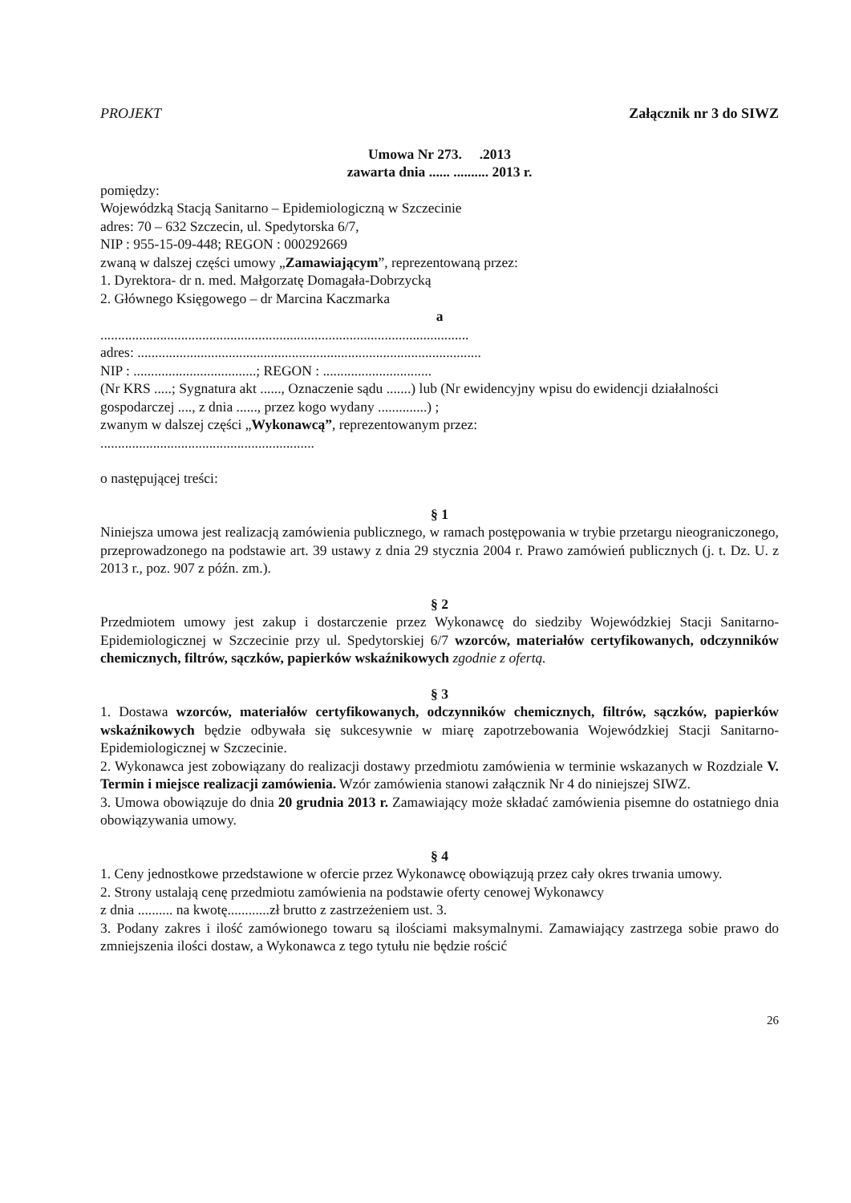PROJEKT Załącznik nr 3 do SIWZ
Umowa Nr 273. .2013
zawarta dnia ...... .......... 2013 r.
pomiędzy:
Wojewódzką Stacją Sanitarno – Epidemiologiczną w Szczecinie
adres: 70 – 632 Szczecin, ul. Spedytorska 6/7,
NIP : 955-15-09-448; REGON : 000292669
zwaną w dalszej części umowy „Zamawiającym”, reprezentowaną przez:
1. Dyrektora- dr n. med. Małgorzatę Domagała-Dobrzycką
2. Głównego Księgowego – dr Marcina Kaczmarka
a
.........................................................................................................
adres: ..................................................................................................
NIP : ...................................; REGON : ...............................
(Nr KRS .....; Sygnatura akt ......, Oznaczenie sądu .......) lub (Nr ewidencyjny wpisu do ewidencji działalności gospodarczej ...., z dnia ......, przez kogo wydany ..............) ;
zwanym w dalszej części „Wykonawcą”, reprezentowanym przez:
.............................................................
o następującej treści:
§ 1
Niniejsza umowa jest realizacją zamówienia publicznego, w ramach postępowania w trybie przetargu nieograniczonego, przeprowadzonego na podstawie art. 39 ustawy z dnia 29 stycznia 2004 r. Prawo zamówień publicznych (j. t. Dz. U. z 2013 r., poz. 907 z późn. zm.).
§ 2
Przedmiotem umowy jest zakup i dostarczenie przez Wykonawcę do siedziby Wojewódzkiej Stacji Sanitarno-Epidemiologicznej w Szczecinie przy ul. Spedytorskiej 6/7 wzorców, materiałów certyfikowanych, odczynników chemicznych, filtrów, sączków, papierków wskaźnikowych zgodnie z ofertą.
§ 3
1. Dostawa wzorców, materiałów certyfikowanych, odczynników chemicznych, filtrów, sączków, papierków wskaźnikowych będzie odbywała się sukcesywnie w miarę zapotrzebowania Wojewódzkiej Stacji Sanitarno-Epidemiologicznej w Szczecinie.
2. Wykonawca jest zobowiązany do realizacji dostawy przedmiotu zamówienia w terminie wskazanych w Rozdziale V. Termin i miejsce realizacji zamówienia. Wzór zamówienia stanowi załącznik Nr 4 do niniejszej SIWZ.
3. Umowa obowiązuje do dnia 20 grudnia 2013 r. Zamawiający może składać zamówienia pisemne do ostatniego dnia obowiązywania umowy.
§ 4
1. Ceny jednostkowe przedstawione w ofercie przez Wykonawcę obowiązują przez cały okres trwania umowy.
2. Strony ustalają cenę przedmiotu zamówienia na podstawie oferty cenowej Wykonawcy
z dnia .......... na kwotę............zł brutto z zastrzeżeniem ust. 3.
3. Podany zakres i ilość zamówionego towaru są ilościami maksymalnymi. Zamawiający zastrzega sobie prawo do zmniejszenia ilości dostaw, a Wykonawca z tego tytułu nie będzie rościć
26